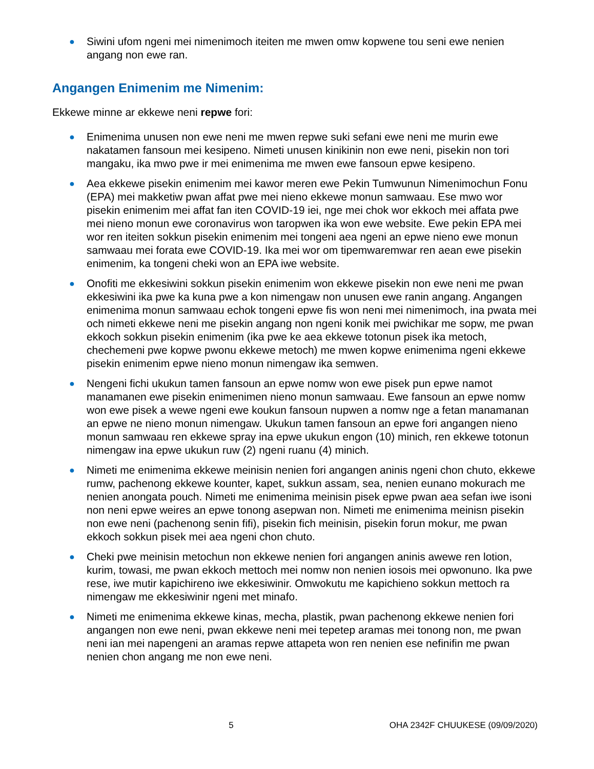● Siwini ufom ngeni mei nimenimoch iteiten me mwen omw kopwene tou seni ewe nenien angang non ewe ran.
Angangen Enimenim me Nimenim:
Ekkewe minne ar ekkewe neni repwe fori:
● Enimenima unusen non ewe neni me mwen repwe suki sefani ewe neni me murin ewe nakatamen fansoun mei kesipeno. Nimeti unusen kinikinin non ewe neni, pisekin non tori mangaku, ika mwo pwe ir mei enimenima me mwen ewe fansoun epwe kesipeno.
● Aea ekkewe pisekin enimenim mei kawor meren ewe Pekin Tumwunun Nimenimochun Fonu (EPA) mei makketiw pwan affat pwe mei nieno ekkewe monun samwaau. Ese mwo wor pisekin enimenim mei affat fan iten COVID-19 iei, nge mei chok wor ekkoch mei affata pwe mei nieno monun ewe coronavirus won taropwen ika won ewe website. Ewe pekin EPA mei wor ren iteiten sokkun pisekin enimenim mei tongeni aea ngeni an epwe nieno ewe monun samwaau mei forata ewe COVID-19. Ika mei wor om tipemwaremwar ren aean ewe pisekin enimenim, ka tongeni cheki won an EPA iwe website.
● Onofiti me ekkesiwini sokkun pisekin enimenim won ekkewe pisekin non ewe neni me pwan ekkesiwini ika pwe ka kuna pwe a kon nimengaw non unusen ewe ranin angang. Angangen enimenima monun samwaau echok tongeni epwe fis won neni mei nimenimoch, ina pwata mei och nimeti ekkewe neni me pisekin angang non ngeni konik mei pwichikar me sopw, me pwan ekkoch sokkun pisekin enimenim (ika pwe ke aea ekkewe totonun pisek ika metoch, chechemeni pwe kopwe pwonu ekkewe metoch) me mwen kopwe enimenima ngeni ekkewe pisekin enimenim epwe nieno monun nimengaw ika semwen.
● Nengeni fichi ukukun tamen fansoun an epwe nomw won ewe pisek pun epwe namot manamanen ewe pisekin enimenimen nieno monun samwaau. Ewe fansoun an epwe nomw won ewe pisek a wewe ngeni ewe koukun fansoun nupwen a nomw nge a fetan manamanan an epwe ne nieno monun nimengaw. Ukukun tamen fansoun an epwe fori angangen nieno monun samwaau ren ekkewe spray ina epwe ukukun engon (10) minich, ren ekkewe totonun nimengaw ina epwe ukukun ruw (2) ngeni ruanu (4) minich.
● Nimeti me enimenima ekkewe meinisin nenien fori angangen aninis ngeni chon chuto, ekkewe rumw, pachenong ekkewe kounter, kapet, sukkun assam, sea, nenien eunano mokurach me nenien anongata pouch. Nimeti me enimenima meinisin pisek epwe pwan aea sefan iwe isoni non neni epwe weires an epwe tonong asepwan non. Nimeti me enimenima meinisn pisekin non ewe neni (pachenong senin fifi), pisekin fich meinisin, pisekin forun mokur, me pwan ekkoch sokkun pisek mei aea ngeni chon chuto.
● Cheki pwe meinisin metochun non ekkewe nenien fori angangen aninis awewe ren lotion, kurim, towasi, me pwan ekkoch mettoch mei nomw non nenien iosois mei opwonuno. Ika pwe rese, iwe mutir kapichireno iwe ekkesiwinir. Omwokutu me kapichieno sokkun mettoch ra nimengaw me ekkesiwinir ngeni met minafo.
● Nimeti me enimenima ekkewe kinas, mecha, plastik, pwan pachenong ekkewe nenien fori angangen non ewe neni, pwan ekkewe neni mei tepetep aramas mei tonong non, me pwan neni ian mei napengeni an aramas repwe attapeta won ren nenien ese nefinifin me pwan nenien chon angang me non ewe neni.
5 OHA 2342F CHUUKESE (09/09/2020)